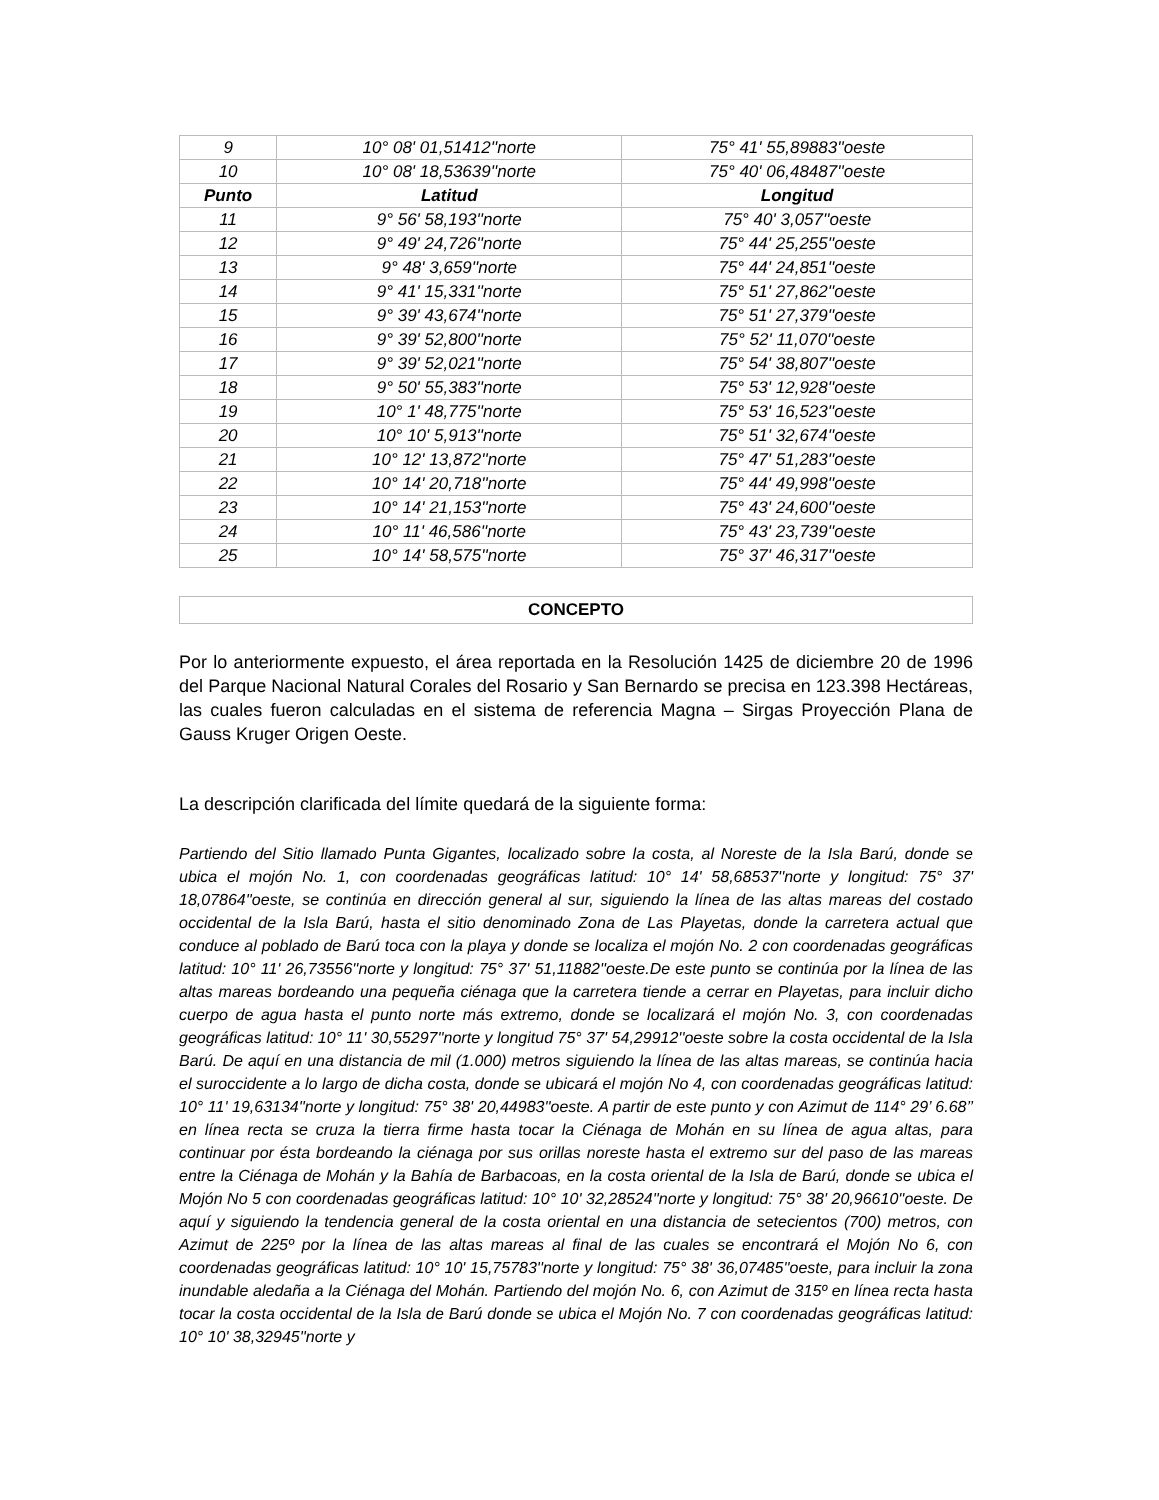| 9 | 10° 08' 01,51412''norte | 75° 41' 55,89883''oeste |
| 10 | 10° 08' 18,53639''norte | 75° 40' 06,48487''oeste |
| Punto | Latitud | Longitud |
| 11 | 9° 56' 58,193''norte | 75° 40' 3,057''oeste |
| 12 | 9° 49' 24,726''norte | 75° 44' 25,255''oeste |
| 13 | 9° 48' 3,659''norte | 75° 44' 24,851''oeste |
| 14 | 9° 41' 15,331''norte | 75° 51' 27,862''oeste |
| 15 | 9° 39' 43,674''norte | 75° 51' 27,379''oeste |
| 16 | 9° 39' 52,800''norte | 75° 52' 11,070''oeste |
| 17 | 9° 39' 52,021''norte | 75° 54' 38,807''oeste |
| 18 | 9° 50' 55,383''norte | 75° 53' 12,928''oeste |
| 19 | 10° 1' 48,775''norte | 75° 53' 16,523''oeste |
| 20 | 10° 10' 5,913''norte | 75° 51' 32,674''oeste |
| 21 | 10° 12' 13,872''norte | 75° 47' 51,283''oeste |
| 22 | 10° 14' 20,718''norte | 75° 44' 49,998''oeste |
| 23 | 10° 14' 21,153''norte | 75° 43' 24,600''oeste |
| 24 | 10° 11' 46,586''norte | 75° 43' 23,739''oeste |
| 25 | 10° 14' 58,575''norte | 75° 37' 46,317''oeste |
CONCEPTO
Por lo anteriormente expuesto, el área reportada en la Resolución 1425 de diciembre 20 de 1996 del Parque Nacional Natural Corales del Rosario y San Bernardo se precisa en 123.398 Hectáreas, las cuales fueron calculadas en el sistema de referencia Magna – Sirgas Proyección Plana de Gauss Kruger Origen Oeste.
La descripción clarificada del límite quedará de la siguiente forma:
Partiendo del Sitio llamado Punta Gigantes, localizado sobre la costa, al Noreste de la Isla Barú, donde se ubica el mojón No. 1, con coordenadas geográficas latitud: 10° 14' 58,68537''norte y longitud: 75° 37' 18,07864''oeste, se continúa en dirección general al sur, siguiendo la línea de las altas mareas del costado occidental de la Isla Barú, hasta el sitio denominado Zona de Las Playetas, donde la carretera actual que conduce al poblado de Barú toca con la playa y donde se localiza el mojón No. 2 con coordenadas geográficas latitud: 10° 11' 26,73556''norte y longitud: 75° 37' 51,11882''oeste.De este punto se continúa por la línea de las altas mareas bordeando una pequeña ciénaga que la carretera tiende a cerrar en Playetas, para incluir dicho cuerpo de agua hasta el punto norte más extremo, donde se localizará el mojón No. 3, con coordenadas geográficas latitud: 10° 11' 30,55297''norte y longitud 75° 37' 54,29912''oeste sobre la costa occidental de la Isla Barú. De aquí en una distancia de mil (1.000) metros siguiendo la línea de las altas mareas, se continúa hacia el suroccidente a lo largo de dicha costa, donde se ubicará el mojón No 4, con coordenadas geográficas latitud: 10° 11' 19,63134''norte y longitud: 75° 38' 20,44983''oeste. A partir de este punto y con Azimut de 114° 29’ 6.68’’ en línea recta se cruza la tierra firme hasta tocar la Ciénaga de Mohán en su línea de agua altas, para continuar por ésta bordeando la ciénaga por sus orillas noreste hasta el extremo sur del paso de las mareas entre la Ciénaga de Mohán y la Bahía de Barbacoas, en la costa oriental de la Isla de Barú, donde se ubica el Mojón No 5 con coordenadas geográficas latitud: 10° 10' 32,28524''norte y longitud: 75° 38' 20,96610''oeste. De aquí y siguiendo la tendencia general de la costa oriental en una distancia de setecientos (700) metros, con Azimut de 225º por la línea de las altas mareas al final de las cuales se encontrará el Mojón No 6, con coordenadas geográficas latitud: 10° 10' 15,75783''norte y longitud: 75° 38' 36,07485''oeste, para incluir la zona inundable aledaña a la Ciénaga del Mohán. Partiendo del mojón No. 6, con Azimut de 315º en línea recta hasta tocar la costa occidental de la Isla de Barú donde se ubica el Mojón No. 7 con coordenadas geográficas latitud: 10° 10' 38,32945''norte y